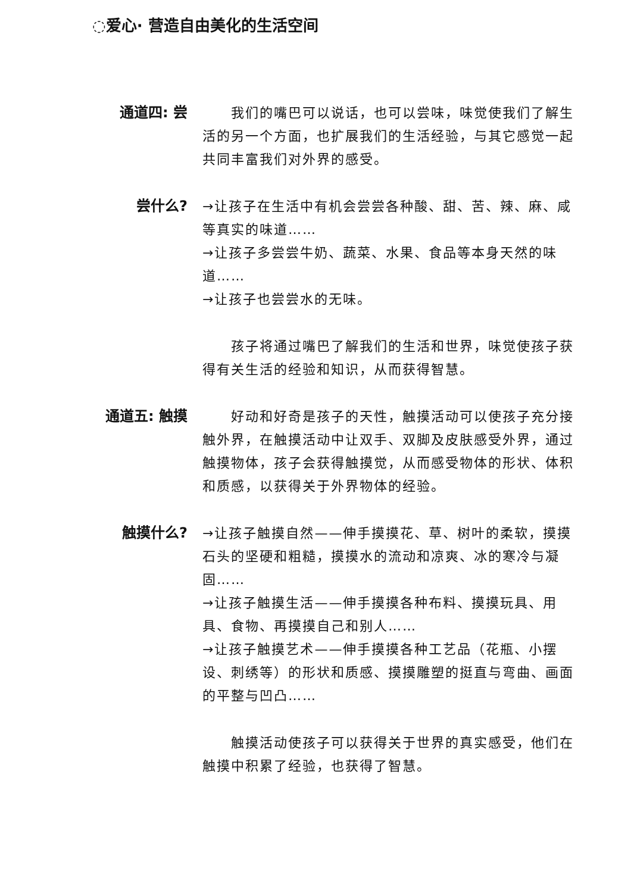◌爱心· 营造自由美化的生活空间
通道四: 尝
我们的嘴巴可以说话，也可以尝味，味觉使我们了解生活的另一个方面，也扩展我们的生活经验，与其它感觉一起共同丰富我们对外界的感受。
尝什么?
→让孩子在生活中有机会尝尝各种酸、甜、苦、辣、麻、咸等真实的味道……
→让孩子多尝尝牛奶、蔬菜、水果、食品等本身天然的味道……
→让孩子也尝尝水的无味。
孩子将通过嘴巴了解我们的生活和世界，味觉使孩子获得有关生活的经验和知识，从而获得智慧。
通道五: 触摸
好动和好奇是孩子的天性，触摸活动可以使孩子充分接触外界，在触摸活动中让双手、双脚及皮肤感受外界，通过触摸物体，孩子会获得触摸觉，从而感受物体的形状、体积和质感，以获得关于外界物体的经验。
触摸什么?
→让孩子触摸自然——伸手摸摸花、草、树叶的柔软，摸摸石头的坚硬和粗糙，摸摸水的流动和凉爽、冰的寒冷与凝固……
→让孩子触摸生活——伸手摸摸各种布料、摸摸玩具、用具、食物、再摸摸自己和别人……
→让孩子触摸艺术——伸手摸摸各种工艺品（花瓶、小摆设、刺绣等）的形状和质感、摸摸雕塑的挺直与弯曲、画面的平整与凹凸……
触摸活动使孩子可以获得关于世界的真实感受，他们在触摸中积累了经验，也获得了智慧。